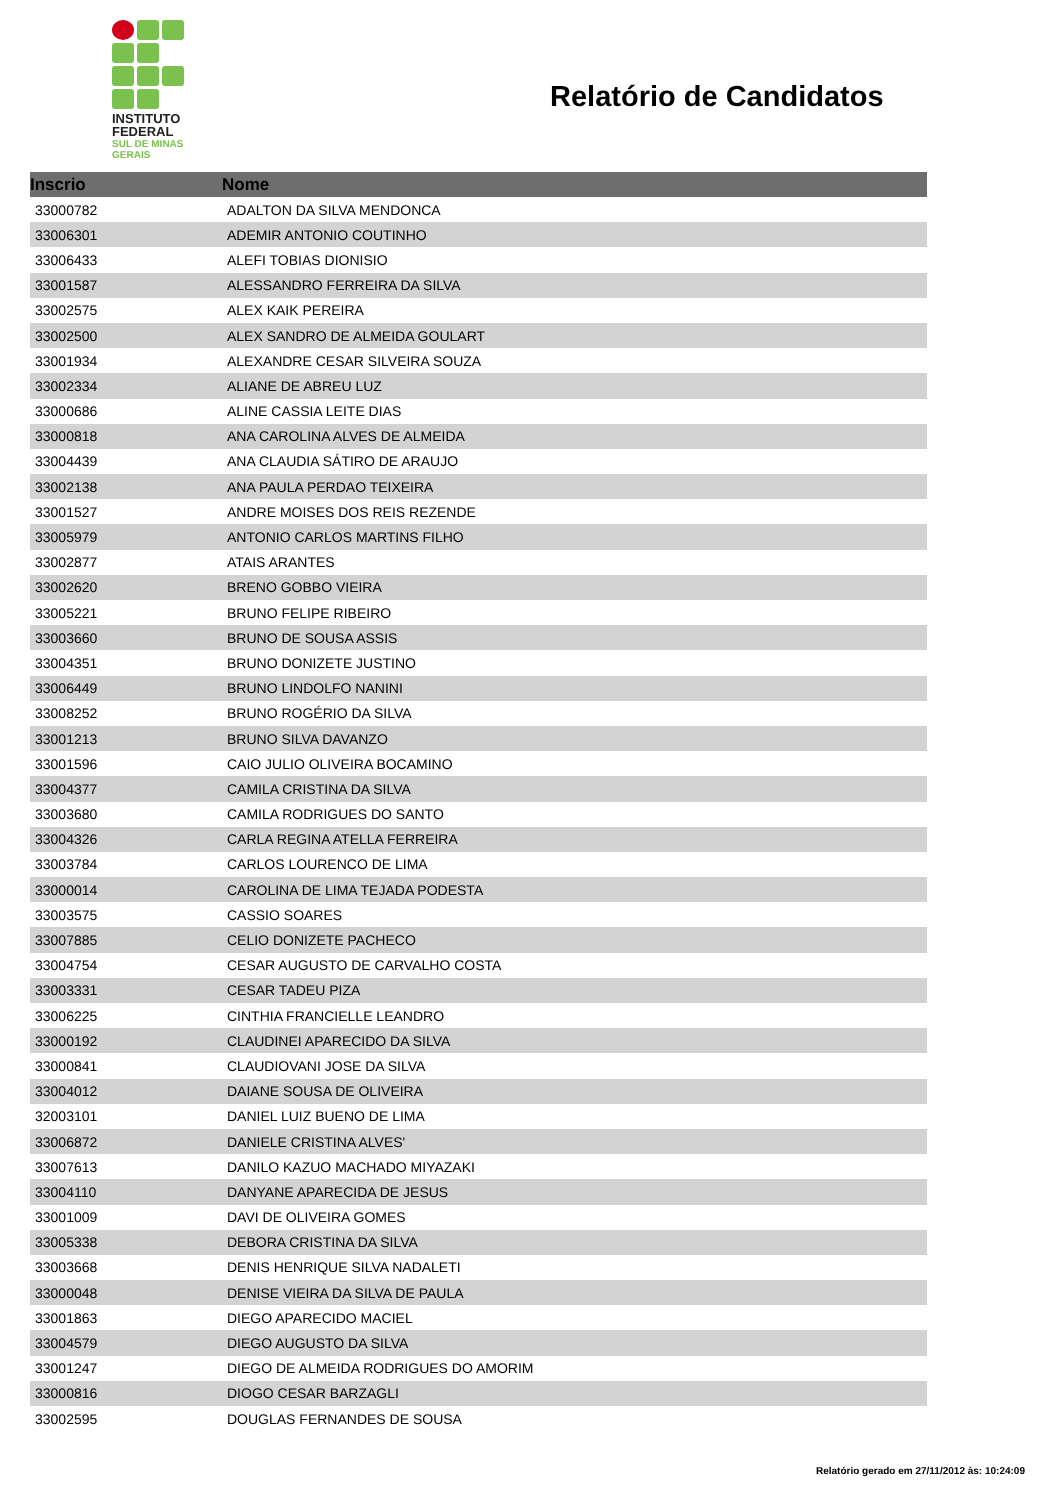INSTITUTO
FEDERAL
SUL DE MINAS
GERAIS
Relatório de Candidatos
| Inscrio | Nome |
| --- | --- |
| 33000782 | ADALTON DA SILVA MENDONCA |
| 33006301 | ADEMIR ANTONIO COUTINHO |
| 33006433 | ALEFI TOBIAS DIONISIO |
| 33001587 | ALESSANDRO FERREIRA DA SILVA |
| 33002575 | ALEX KAIK PEREIRA |
| 33002500 | ALEX SANDRO DE ALMEIDA GOULART |
| 33001934 | ALEXANDRE CESAR SILVEIRA SOUZA |
| 33002334 | ALIANE DE ABREU LUZ |
| 33000686 | ALINE CASSIA LEITE DIAS |
| 33000818 | ANA CAROLINA ALVES DE ALMEIDA |
| 33004439 | ANA CLAUDIA SÁTIRO DE ARAUJO |
| 33002138 | ANA PAULA PERDAO TEIXEIRA |
| 33001527 | ANDRE MOISES DOS REIS REZENDE |
| 33005979 | ANTONIO CARLOS MARTINS FILHO |
| 33002877 | ATAIS ARANTES |
| 33002620 | BRENO GOBBO VIEIRA |
| 33005221 | BRUNO FELIPE RIBEIRO |
| 33003660 | BRUNO DE SOUSA ASSIS |
| 33004351 | BRUNO DONIZETE JUSTINO |
| 33006449 | BRUNO LINDOLFO NANINI |
| 33008252 | BRUNO ROGÉRIO DA SILVA |
| 33001213 | BRUNO SILVA DAVANZO |
| 33001596 | CAIO JULIO OLIVEIRA BOCAMINO |
| 33004377 | CAMILA CRISTINA DA SILVA |
| 33003680 | CAMILA RODRIGUES DO SANTO |
| 33004326 | CARLA REGINA ATELLA FERREIRA |
| 33003784 | CARLOS LOURENCO DE LIMA |
| 33000014 | CAROLINA DE LIMA TEJADA PODESTA |
| 33003575 | CASSIO SOARES |
| 33007885 | CELIO DONIZETE PACHECO |
| 33004754 | CESAR AUGUSTO DE CARVALHO COSTA |
| 33003331 | CESAR TADEU PIZA |
| 33006225 | CINTHIA FRANCIELLE LEANDRO |
| 33000192 | CLAUDINEI APARECIDO DA SILVA |
| 33000841 | CLAUDIOVANI JOSE DA SILVA |
| 33004012 | DAIANE SOUSA DE OLIVEIRA |
| 32003101 | DANIEL LUIZ BUENO DE LIMA |
| 33006872 | DANIELE CRISTINA ALVES' |
| 33007613 | DANILO KAZUO MACHADO MIYAZAKI |
| 33004110 | DANYANE APARECIDA DE JESUS |
| 33001009 | DAVI DE OLIVEIRA GOMES |
| 33005338 | DEBORA CRISTINA DA SILVA |
| 33003668 | DENIS HENRIQUE SILVA NADALETI |
| 33000048 | DENISE VIEIRA DA SILVA DE PAULA |
| 33001863 | DIEGO APARECIDO MACIEL |
| 33004579 | DIEGO AUGUSTO DA SILVA |
| 33001247 | DIEGO DE ALMEIDA RODRIGUES DO AMORIM |
| 33000816 | DIOGO CESAR BARZAGLI |
| 33002595 | DOUGLAS FERNANDES DE SOUSA |
Relatório gerado em 27/11/2012 às: 10:24:09